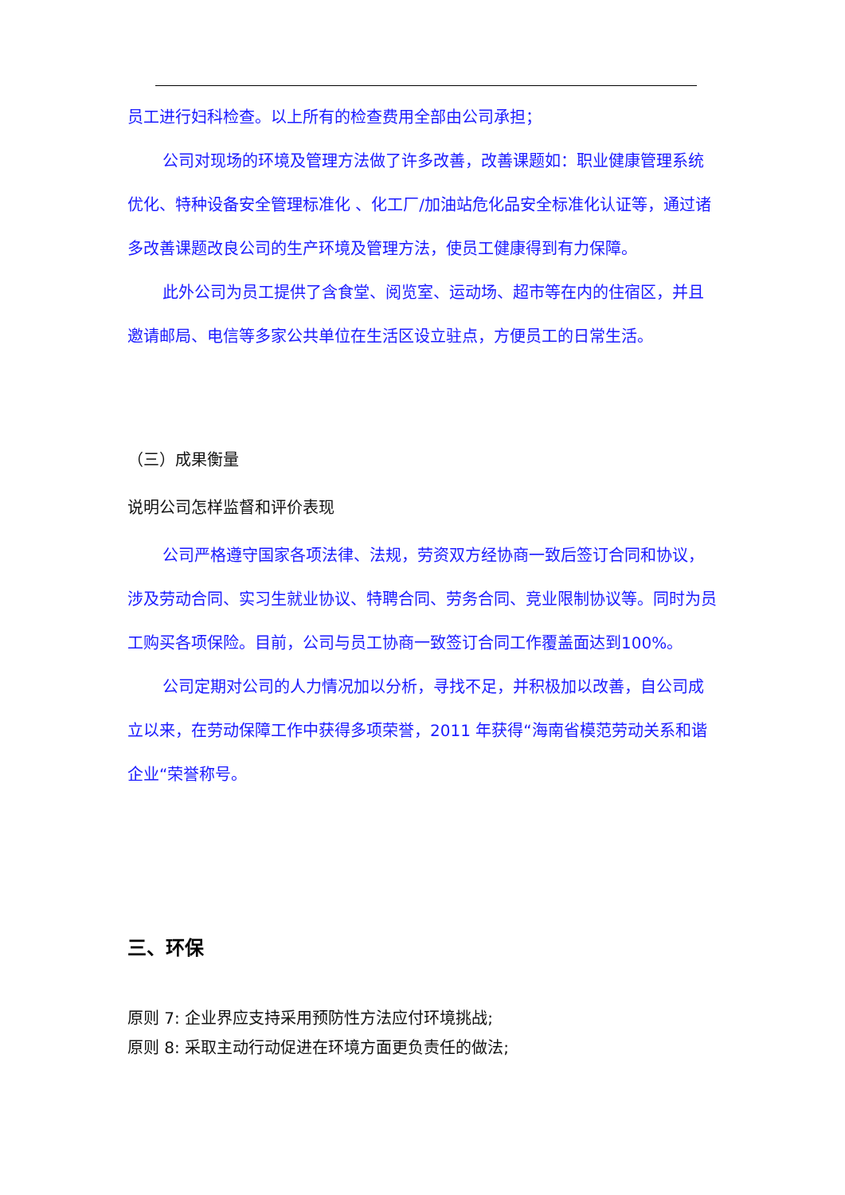员工进行妇科检查。以上所有的检查费用全部由公司承担；
公司对现场的环境及管理方法做了许多改善，改善课题如：职业健康管理系统优化、特种设备安全管理标准化 、化工厂/加油站危化品安全标准化认证等，通过诸多改善课题改良公司的生产环境及管理方法，使员工健康得到有力保障。
此外公司为员工提供了含食堂、阅览室、运动场、超市等在内的住宿区，并且邀请邮局、电信等多家公共单位在生活区设立驻点，方便员工的日常生活。
（三）成果衡量
说明公司怎样监督和评价表现
公司严格遵守国家各项法律、法规，劳资双方经协商一致后签订合同和协议，涉及劳动合同、实习生就业协议、特聘合同、劳务合同、竞业限制协议等。同时为员工购买各项保险。目前，公司与员工协商一致签订合同工作覆盖面达到100%。
公司定期对公司的人力情况加以分析，寻找不足，并积极加以改善，自公司成立以来，在劳动保障工作中获得多项荣誉，2011 年获得“海南省模范劳动关系和谐企业“荣誉称号。
三、环保
原则 7: 企业界应支持采用预防性方法应付环境挑战;
原则 8: 采取主动行动促进在环境方面更负责任的做法;